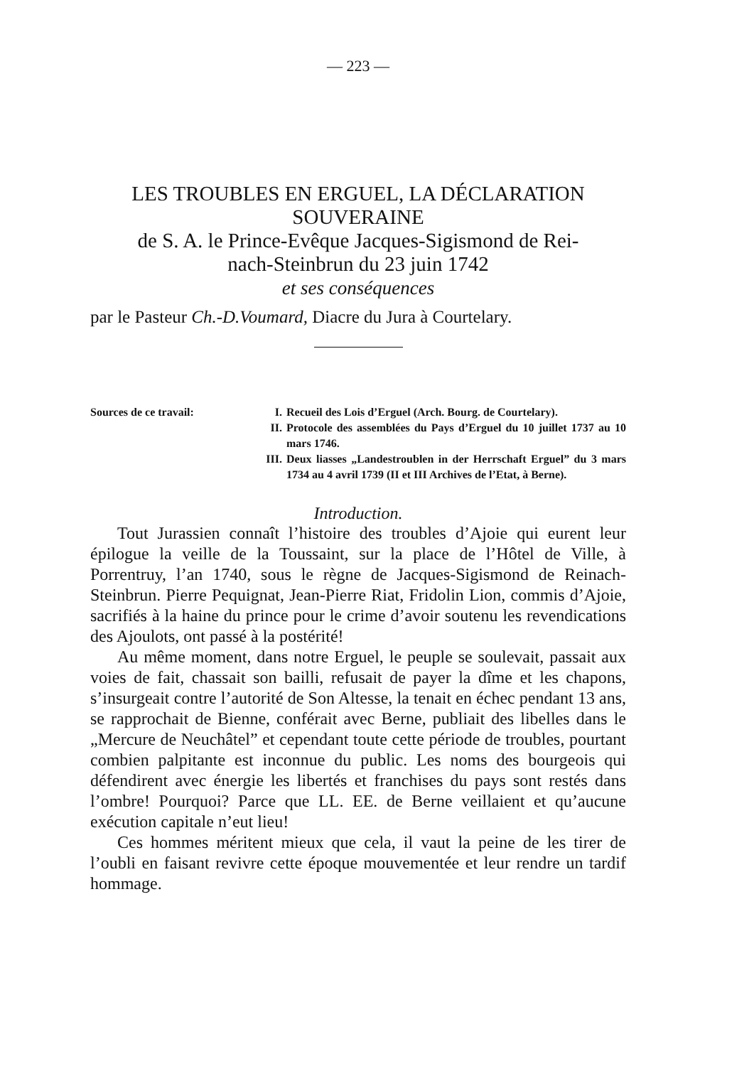— 223 —
LES TROUBLES EN ERGUEL, LA DÉCLARATION
SOUVERAINE
de S. A. le Prince-Evêque Jacques-Sigismond de Rei-
nach-Steinbrun du 23 juin 1742
et ses conséquences
par le Pasteur Ch.-D.Voumard, Diacre du Jura à Courtelary.
Sources de ce travail: I. Recueil des Lois d’Erguel (Arch. Bourg. de Courtelary).
II. Protocole des assemblées du Pays d’Erguel du 10 juillet 1737 au 10 mars 1746.
III. Deux liasses „Landestroublen in der Herrschaft Erguel” du 3 mars 1734 au 4 avril 1739 (II et III Archives de l’Etat, à Berne).
Introduction.
Tout Jurassien connaît l’histoire des troubles d’Ajoie qui eurent leur épilogue la veille de la Toussaint, sur la place de l’Hôtel de Ville, à Porrentruy, l’an 1740, sous le règne de Jacques-Sigismond de Reinach-Steinbrun. Pierre Pequignat, Jean-Pierre Riat, Fridolin Lion, commis d’Ajoie, sacrifiés à la haine du prince pour le crime d’avoir soutenu les revendications des Ajoulots, ont passé à la postérité!
Au même moment, dans notre Erguel, le peuple se soulevait, passait aux voies de fait, chassait son bailli, refusait de payer la dîme et les chapons, s’insurgeait contre l’autorité de Son Altesse, la tenait en échec pendant 13 ans, se rapprochait de Bienne, conférait avec Berne, publiait des libelles dans le „Mercure de Neuchâtel” et cependant toute cette période de troubles, pourtant combien palpitante est inconnue du public. Les noms des bourgeois qui défendirent avec énergie les libertés et franchises du pays sont restés dans l’ombre! Pourquoi? Parce que LL. EE. de Berne veillaient et qu’aucune exécution capitale n’eut lieu!
Ces hommes méritent mieux que cela, il vaut la peine de les tirer de l’oubli en faisant revivre cette époque mouvementée et leur rendre un tardif hommage.